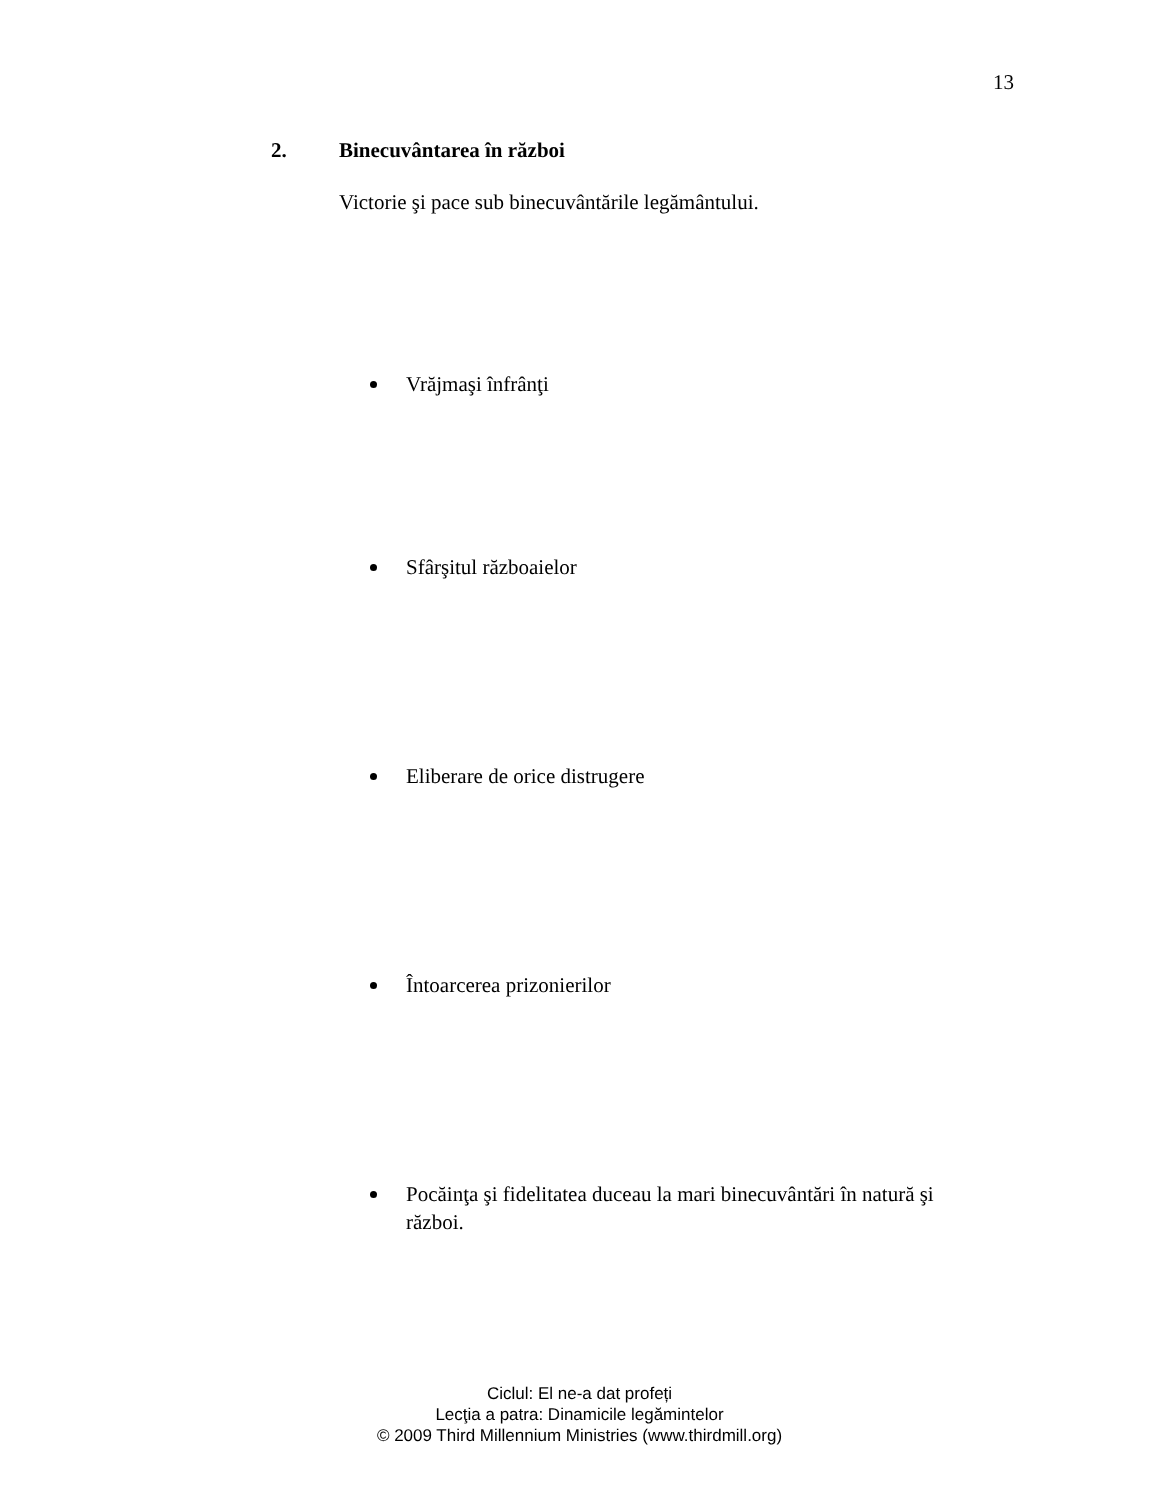13
2. Binecuvântarea în război
Victorie şi pace sub binecuvântările legământului.
Vrăjmaşi înfrânţi
Sfârşitul războaielor
Eliberare de orice distrugere
Întoarcerea prizonierilor
Pocăinţa şi fidelitatea duceau la mari binecuvântări în natură şi război.
Ciclul: El ne-a dat profeți
Lecţia a patra: Dinamicile legămintelor
© 2009 Third Millennium Ministries (www.thirdmill.org)